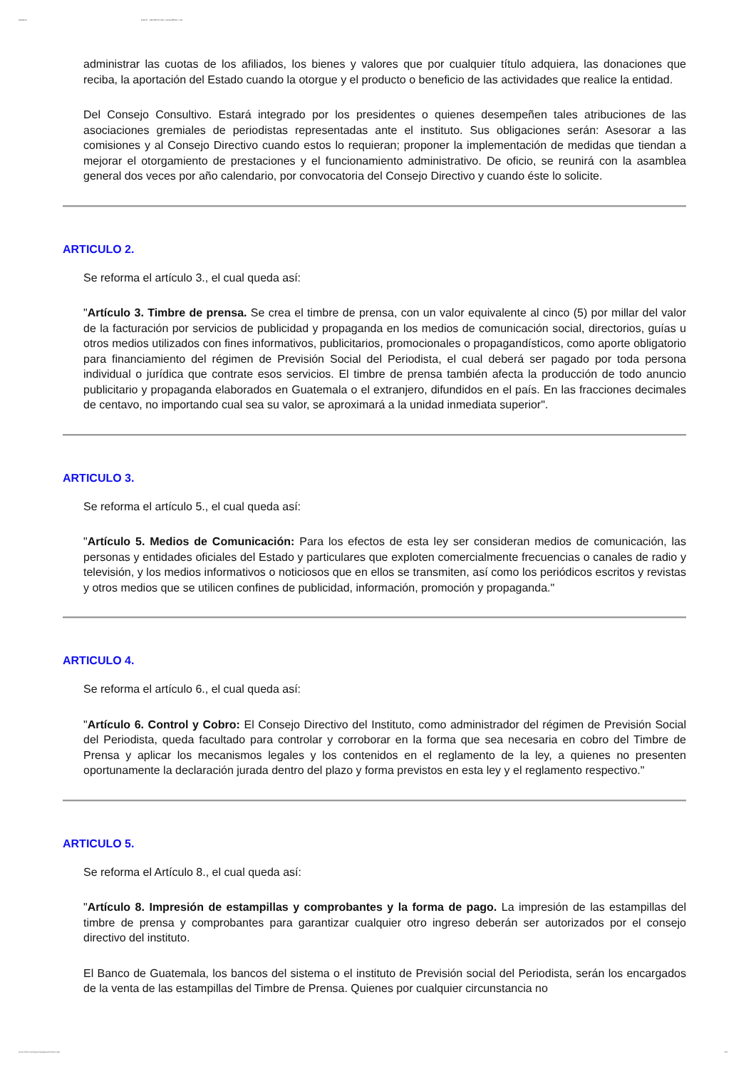29/09/12 INFILE - DECRETO DEL CONGRESO 7-94
administrar las cuotas de los afiliados, los bienes y valores que por cualquier título adquiera, las donaciones que reciba, la aportación del Estado cuando la otorgue y el producto o beneficio de las actividades que realice la entidad.
Del Consejo Consultivo. Estará integrado por los presidentes o quienes desempeñen tales atribuciones de las asociaciones gremiales de periodistas representadas ante el instituto. Sus obligaciones serán: Asesorar a las comisiones y al Consejo Directivo cuando estos lo requieran; proponer la implementación de medidas que tiendan a mejorar el otorgamiento de prestaciones y el funcionamiento administrativo. De oficio, se reunirá con la asamblea general dos veces por año calendario, por convocatoria del Consejo Directivo y cuando éste lo solicite.
ARTICULO 2.
Se reforma el artículo 3., el cual queda así:
"Artículo 3. Timbre de prensa. Se crea el timbre de prensa, con un valor equivalente al cinco (5) por millar del valor de la facturación por servicios de publicidad y propaganda en los medios de comunicación social, directorios, guías u otros medios utilizados con fines informativos, publicitarios, promocionales o propagandísticos, como aporte obligatorio para financiamiento del régimen de Previsión Social del Periodista, el cual deberá ser pagado por toda persona individual o jurídica que contrate esos servicios. El timbre de prensa también afecta la producción de todo anuncio publicitario y propaganda elaborados en Guatemala o el extranjero, difundidos en el país. En las fracciones decimales de centavo, no importando cual sea su valor, se aproximará a la unidad inmediata superior".
ARTICULO 3.
Se reforma el artículo 5., el cual queda así:
"Artículo 5. Medios de Comunicación: Para los efectos de esta ley ser consideran medios de comunicación, las personas y entidades oficiales del Estado y particulares que exploten comercialmente frecuencias o canales de radio y televisión, y los medios informativos o noticiosos que en ellos se transmiten, así como los periódicos escritos y revistas y otros medios que se utilicen confines de publicidad, información, promoción y propaganda."
ARTICULO 4.
Se reforma el artículo 6., el cual queda así:
"Artículo 6. Control y Cobro: El Consejo Directivo del Instituto, como administrador del régimen de Previsión Social del Periodista, queda facultado para controlar y corroborar en la forma que sea necesaria en cobro del Timbre de Prensa y aplicar los mecanismos legales y los contenidos en el reglamento de la ley, a quienes no presenten oportunamente la declaración jurada dentro del plazo y forma previstos en esta ley y el reglamento respectivo."
ARTICULO 5.
Se reforma el Artículo 8., el cual queda así:
"Artículo 8. Impresión de estampillas y comprobantes y la forma de pago. La impresión de las estampillas del timbre de prensa y comprobantes para garantizar cualquier otro ingreso deberán ser autorizados por el consejo directivo del instituto.
El Banco de Guatemala, los bancos del sistema o el instituto de Previsión social del Periodista, serán los encargados de la venta de las estampillas del Timbre de Prensa. Quienes por cualquier circunstancia no
www.infile.com/leyes/visualizador/index.php 2/4